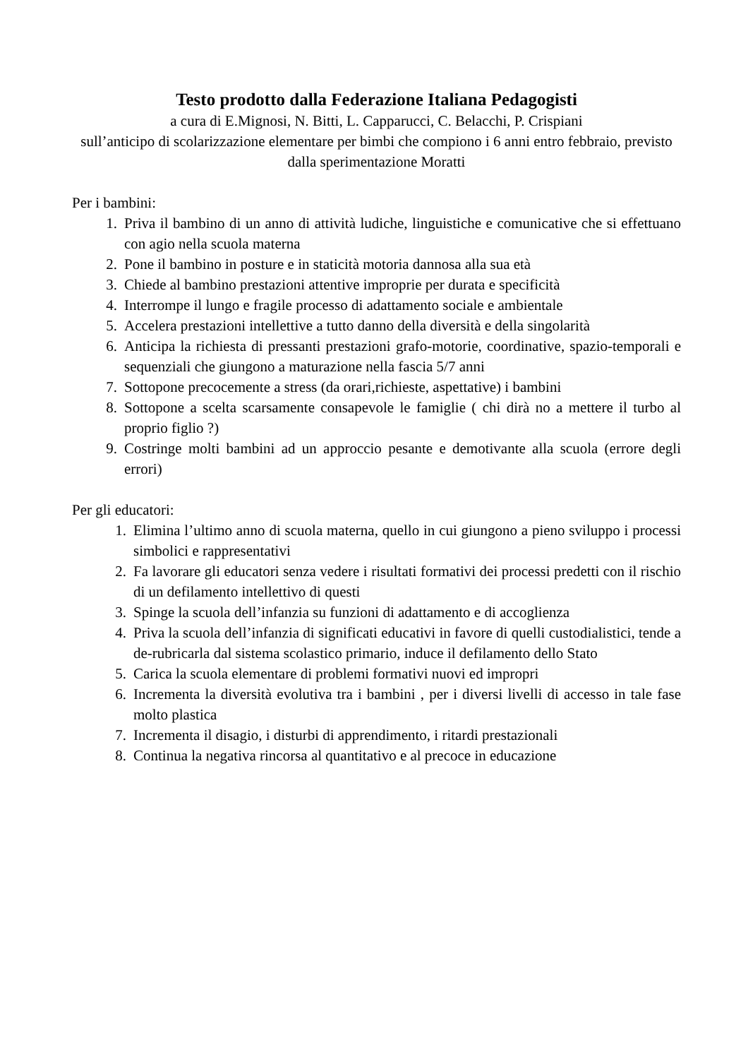Testo prodotto dalla Federazione Italiana Pedagogisti
a cura di E.Mignosi, N. Bitti, L. Capparucci, C. Belacchi, P. Crispiani
sull’anticipo di scolarizzazione elementare per bimbi che compiono i 6 anni entro febbraio, previsto dalla sperimentazione Moratti
Per i bambini:
1. Priva il bambino di un anno di attività ludiche, linguistiche e comunicative che si effettuano con agio nella scuola materna
2. Pone il bambino in posture e in staticità motoria dannosa alla sua età
3. Chiede al bambino prestazioni attentive improprie per durata e specificità
4. Interrompe il lungo e fragile processo di adattamento sociale e ambientale
5. Accelera prestazioni intellettive a tutto danno della diversità e della singolarità
6. Anticipa la richiesta di pressanti prestazioni grafo-motorie, coordinative, spazio-temporali e sequenziali che giungono a maturazione nella fascia 5/7 anni
7. Sottopone precocemente a stress (da orari,richieste, aspettative) i bambini
8. Sottopone a scelta scarsamente consapevole le famiglie ( chi dirà no a mettere il turbo al proprio figlio ?)
9. Costringe molti bambini ad un approccio pesante e demotivante alla scuola (errore degli errori)
Per gli educatori:
1. Elimina l’ultimo anno di scuola materna, quello in cui giungono a pieno sviluppo i processi simbolici e rappresentativi
2. Fa lavorare gli educatori senza vedere i risultati formativi dei processi predetti con il rischio di un defilamento intellettivo di questi
3. Spinge la scuola dell’infanzia su funzioni di adattamento e di accoglienza
4. Priva la scuola dell’infanzia di significati educativi in favore di quelli custodialistici, tende a de-rubricarla dal sistema scolastico primario, induce il defilamento dello Stato
5. Carica la scuola elementare di problemi formativi nuovi ed impropri
6. Incrementa la diversità evolutiva tra i bambini , per i diversi livelli di accesso in tale fase molto plastica
7. Incrementa il disagio, i disturbi di apprendimento, i ritardi prestazionali
8. Continua la negativa rincorsa al quantitativo e al precoce in educazione